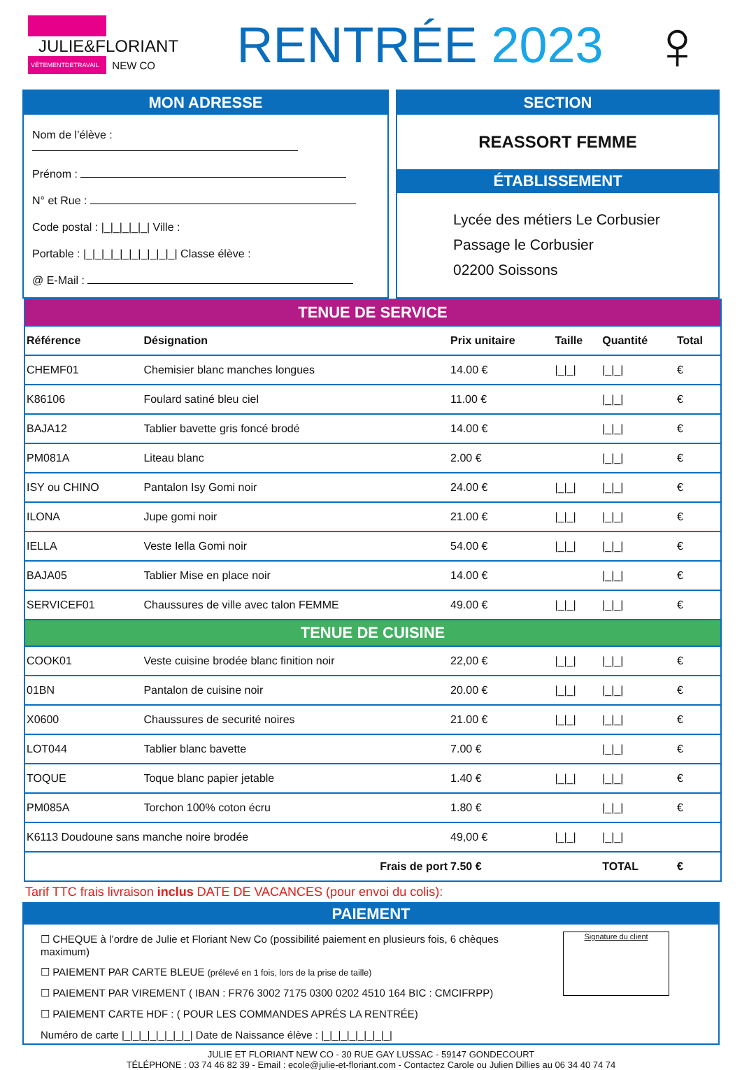JULIE&FLORIANT
VÊTEMENTDETRAVAIL NEW CO
RENTRÉE 2023
♀
MON ADRESSE
Nom de l’élève :
Prénom :
N° et Rue :
Code postal : |_|_|_|_|_| Ville :
Portable : |_|_|_|_|_|_|_|_|_|_| Classe élève :
@ E-Mail :
SECTION
REASSORT FEMME
ÉTABLISSEMENT
Lycée des métiers Le Corbusier
Passage le Corbusier
02200 Soissons
| TENUE DE SERVICE | | | | | |
| Référence | Désignation | Prix unitaire | Taille | Quantité | Total |
| CHEMF01 | Chemisier blanc manches longues | 14.00 € | /_/_/ | /_/_/ | € |
| K86106 | Foulard satiné bleu ciel | 11.00 € | | /_/_/ | € |
| BAJA12 | Tablier bavette gris foncé brodé | 14.00 € | | /_/_/ | € |
| PM081A | Liteau blanc | 2.00 € | | /_/_/ | € |
| ISY ou CHINO | Pantalon Isy Gomi noir | 24.00 € | /_/_/ | /_/_/ | € |
| ILONA | Jupe gomi noir | 21.00 € | /_/_/ | /_/_/ | € |
| IELLA | Veste Iella Gomi noir | 54.00 € | /_/_/ | /_/_/ | € |
| BAJA05 | Tablier Mise en place noir | 14.00 € | | /_/_/ | € |
| SERVICEF01 | Chaussures de ville avec talon FEMME | 49.00 € | /_/_/ | /_/_/ | € |
| TENUE DE CUISINE | | | | | |
| COOK01 | Veste cuisine brodée blanc finition noir | 22,00 € | /_/_/ | /_/_/ | € |
| 01BN | Pantalon de cuisine noir | 20.00 € | /_/_/ | /_/_/ | € |
| X0600 | Chaussures de securité noires | 21.00 € | /_/_/ | /_/_/ | € |
| LOT044 | Tablier blanc bavette | 7.00 € | | /_/_/ | € |
| TOQUE | Toque blanc papier jetable | 1.40 € | /_/_/ | /_/_/ | € |
| PM085A | Torchon 100% coton écru | 1.80 € | | /_/_/ | € |
| K6113 Doudoune sans manche noire brodée | | 49,00 € | /_/_/ | /_/_/ | |
| Frais de port | | 7.50 € | | TOTAL | € |
Tarif TTC frais livraison inclus DATE DE VACANCES (pour envoi du colis):
PAIEMENT
☐ CHEQUE à l’ordre de Julie et Floriant New Co (possibilité paiement en plusieurs fois, 6 chèques maximum)
☐ PAIEMENT PAR CARTE BLEUE (prélevé en 1 fois, lors de la prise de taille)
☐ PAIEMENT PAR VIREMENT ( IBAN : FR76 3002 7175 0300 0202 4510 164 BIC : CMCIFRPP)
☐ PAIEMENT CARTE HDF : ( POUR LES COMMANDES APRÉS LA RENTRÉE)
Numéro de carte |_|_|_|_|_|_|_|_| Date de Naissance élève : |_|_|_|_|_|_|_|_|
Signature du client
JULIE ET FLORIANT NEW CO - 30 RUE GAY LUSSAC - 59147 GONDECOURT
TÉLÉPHONE : 03 74 46 82 39 - Email : ecole@julie-et-floriant.com - Contactez Carole ou Julien Dillies au 06 34 40 74 74